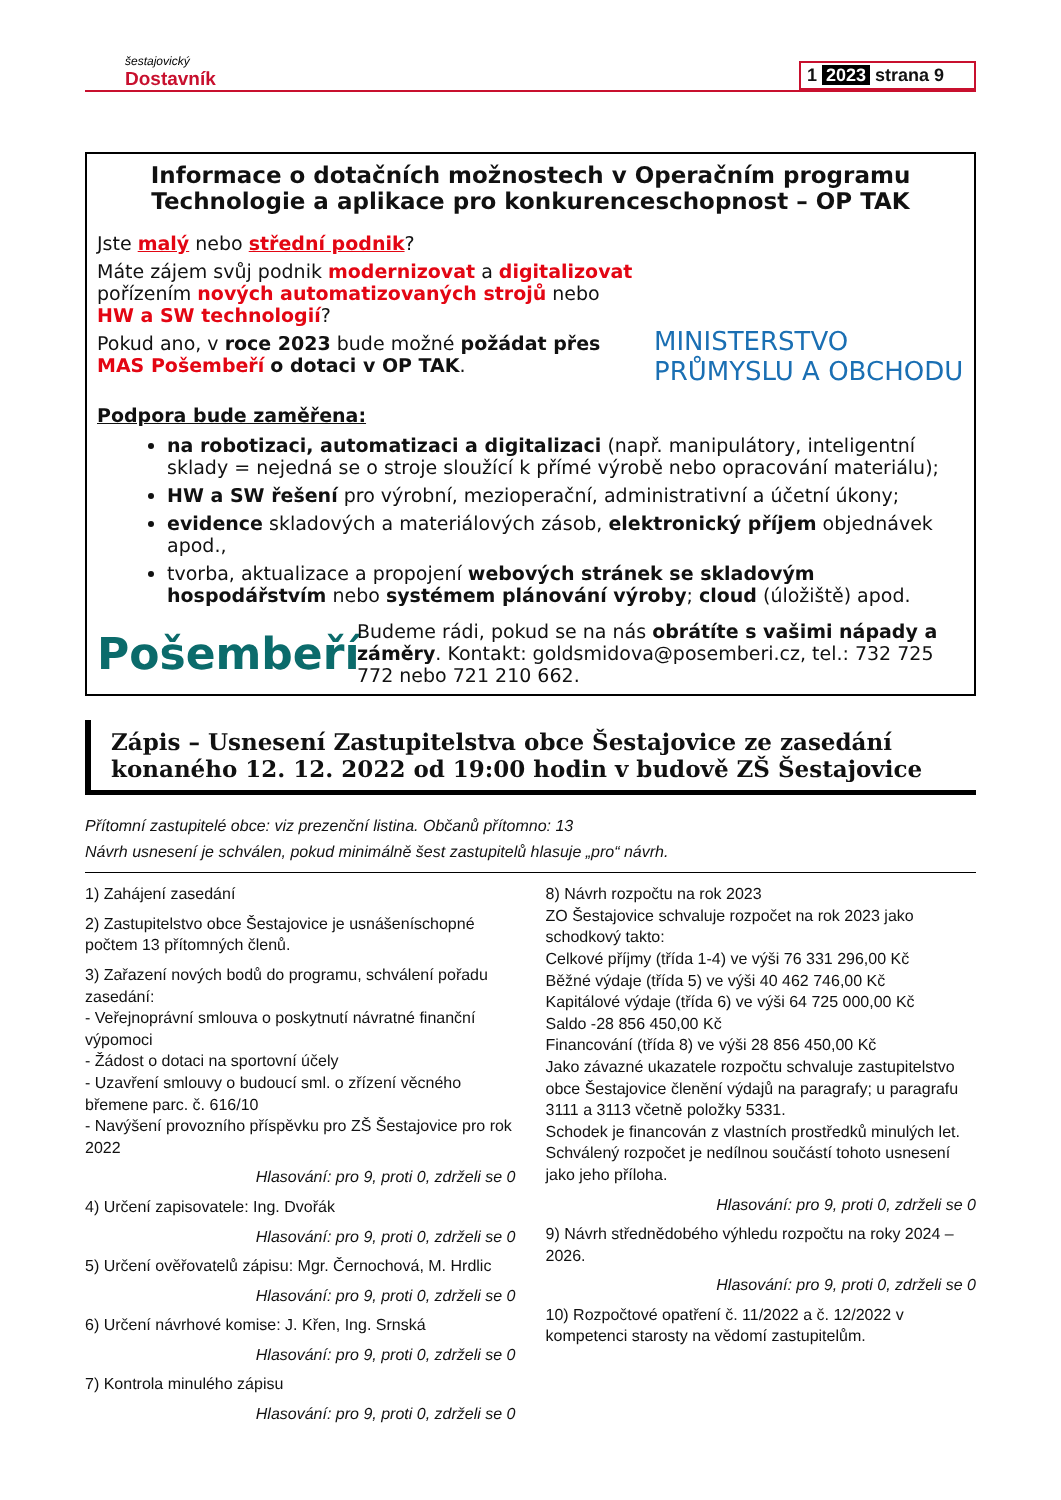šestajovický
Dostavník
1 2023 strana 9
Informace o dotačních možnostech v Operačním programu Technologie a aplikace pro konkurenceschopnost – OP TAK
Jste malý nebo střední podnik?
Máte zájem svůj podnik modernizovat a digitalizovat pořízením nových automatizovaných strojů nebo HW a SW technologií?
Pokud ano, v roce 2023 bude možné požádat přes MAS Pošembeří o dotaci v OP TAK.
MINISTERSTVO PRŮMYSLU A OBCHODU
Podpora bude zaměřena:
na robotizaci, automatizaci a digitalizaci (např. manipulátory, inteligentní sklady = nejedná se o stroje sloužící k přímé výrobě nebo opracování materiálu);
HW a SW řešení pro výrobní, mezioperační, administrativní a účetní úkony;
evidence skladových a materiálových zásob, elektronický příjem objednávek apod.,
tvorba, aktualizace a propojení webových stránek se skladovým hospodářstvím nebo systémem plánování výroby; cloud (úložiště) apod.
Pošembeří
Budeme rádi, pokud se na nás obrátíte s vašimi nápady a záměry. Kontakt: goldsmidova@posemberi.cz, tel.: 732 725 772 nebo 721 210 662.
Zápis – Usnesení Zastupitelstva obce Šestajovice ze zasedání konaného 12. 12. 2022 od 19:00 hodin v budově ZŠ Šestajovice
Přítomní zastupitelé obce: viz prezenční listina. Občanů přítomno: 13
Návrh usnesení je schválen, pokud minimálně šest zastupitelů hlasuje „pro“ návrh.
1) Zahájení zasedání
2) Zastupitelstvo obce Šestajovice je usnášeníschopné počtem 13 přítomných členů.
3) Zařazení nových bodů do programu, schválení pořadu zasedání:
- Veřejnoprávní smlouva o poskytnutí návratné finanční výpomoci
- Žádost o dotaci na sportovní účely
- Uzavření smlouvy o budoucí sml. o zřízení věcného břemene parc. č. 616/10
- Navýšení provozního příspěvku pro ZŠ Šestajovice pro rok 2022
Hlasování: pro 9, proti 0, zdrželi se 0
4) Určení zapisovatele: Ing. Dvořák
Hlasování: pro 9, proti 0, zdrželi se 0
5) Určení ověřovatelů zápisu: Mgr. Černochová, M. Hrdlic
Hlasování: pro 9, proti 0, zdrželi se 0
6) Určení návrhové komise: J. Křen, Ing. Srnská
Hlasování: pro 9, proti 0, zdrželi se 0
7) Kontrola minulého zápisu
Hlasování: pro 9, proti 0, zdrželi se 0
8) Návrh rozpočtu na rok 2023
ZO Šestajovice schvaluje rozpočet na rok 2023 jako schodkový takto:
Celkové příjmy (třída 1-4) ve výši 76 331 296,00 Kč
Běžné výdaje (třída 5) ve výši 40 462 746,00 Kč
Kapitálové výdaje (třída 6) ve výši 64 725 000,00 Kč
Saldo -28 856 450,00 Kč
Financování (třída 8) ve výši 28 856 450,00 Kč
Jako závazné ukazatele rozpočtu schvaluje zastupitelstvo obce Šestajovice členění výdajů na paragrafy; u paragrafu 3111 a 3113 včetně položky 5331.
Schodek je financován z vlastních prostředků minulých let.
Schválený rozpočet je nedílnou součástí tohoto usnesení jako jeho příloha.
Hlasování: pro 9, proti 0, zdrželi se 0
9) Návrh střednědobého výhledu rozpočtu na roky 2024 – 2026.
Hlasování: pro 9, proti 0, zdrželi se 0
10) Rozpočtové opatření č. 11/2022 a č. 12/2022 v kompetenci starosty na vědomí zastupitelům.